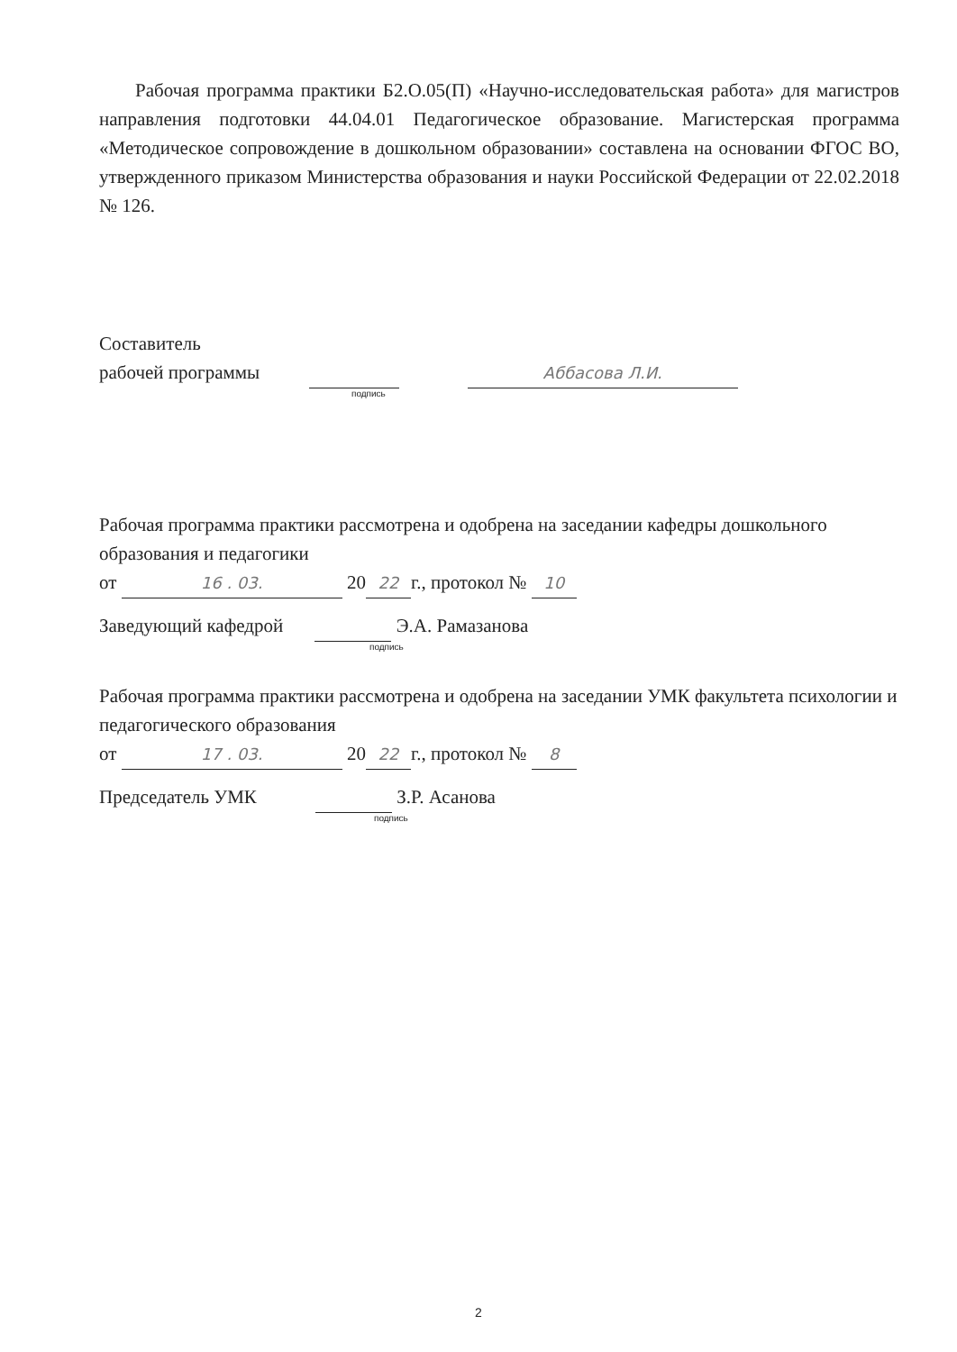Рабочая программа практики Б2.О.05(П) «Научно-исследовательская работа» для магистров направления подготовки 44.04.01 Педагогическое образование. Магистерская программа «Методическое сопровождение в дошкольном образовании» составлена на основании ФГОС ВО, утвержденного приказом Министерства образования и науки Российской Федерации от 22.02.2018 № 126.
Составитель
рабочей программы Аббасова Л.И.
подпись
Рабочая программа практики рассмотрена и одобрена на заседании кафедры дошкольного образования и педагогики
от 16 . 03. 20 22 г., протокол № 10
Заведующий кафедрой Э.А. Рамазанова
подпись
Рабочая программа практики рассмотрена и одобрена на заседании УМК факультета психологии и педагогического образования
от 17 . 03. 20 22 г., протокол № 8
Председатель УМК З.Р. Асанова
подпись
2